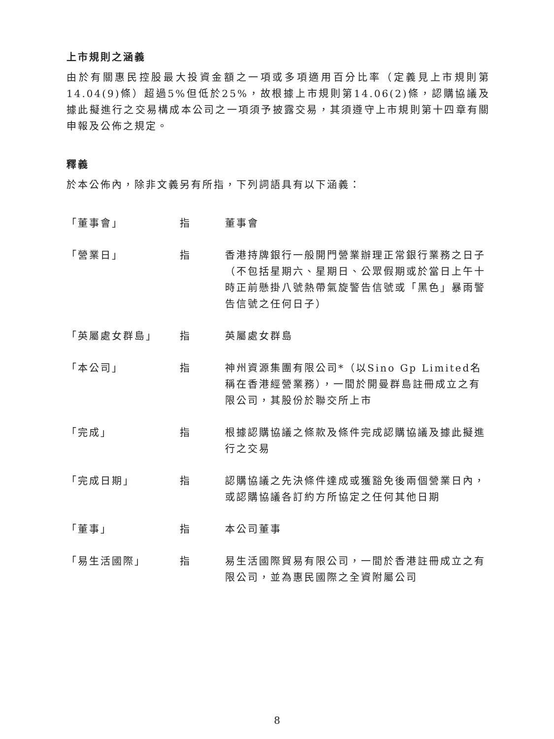上市規則之涵義
由於有關惠民控股最大投資金額之一項或多項適用百分比率（定義見上市規則第14.04(9)條）超過5%但低於25%，故根據上市規則第14.06(2)條，認購協議及據此擬進行之交易構成本公司之一項須予披露交易，其須遵守上市規則第十四章有關申報及公佈之規定。
釋義
於本公佈內，除非文義另有所指，下列詞語具有以下涵義：
「董事會」 指 董事會
「營業日」 指 香港持牌銀行一般開門營業辦理正常銀行業務之日子（不包括星期六、星期日、公眾假期或於當日上午十時正前懸掛八號熱帶氣旋警告信號或「黑色」暴雨警告信號之任何日子）
「英屬處女群島」 指 英屬處女群島
「本公司」 指 神州資源集團有限公司*（以Sino Gp Limited名稱在香港經營業務），一間於開曼群島註冊成立之有限公司，其股份於聯交所上市
「完成」 指 根據認購協議之條款及條件完成認購協議及據此擬進行之交易
「完成日期」 指 認購協議之先決條件達成或獲豁免後兩個營業日內，或認購協議各訂約方所協定之任何其他日期
「董事」 指 本公司董事
「易生活國際」 指 易生活國際貿易有限公司，一間於香港註冊成立之有限公司，並為惠民國際之全資附屬公司
8